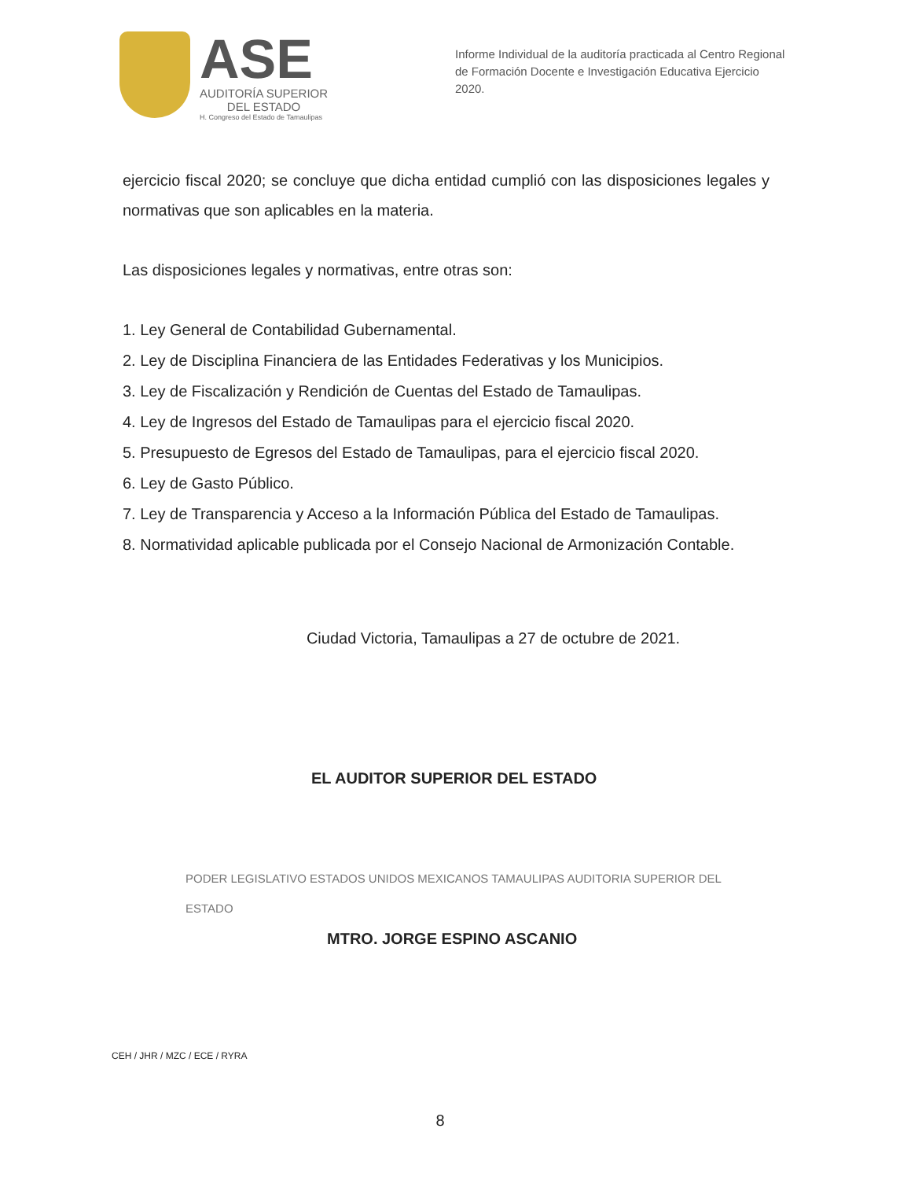ASE
AUDITORÍA SUPERIOR
DEL ESTADO
H. Congreso del Estado de Tamaulipas
Informe Individual de la auditoría practicada al Centro Regional de Formación Docente e Investigación Educativa Ejercicio 2020.
ejercicio fiscal 2020; se concluye que dicha entidad cumplió con las disposiciones legales y normativas que son aplicables en la materia.
Las disposiciones legales y normativas, entre otras son:
1. Ley General de Contabilidad Gubernamental.
2. Ley de Disciplina Financiera de las Entidades Federativas y los Municipios.
3. Ley de Fiscalización y Rendición de Cuentas del Estado de Tamaulipas.
4. Ley de Ingresos del Estado de Tamaulipas para el ejercicio fiscal 2020.
5. Presupuesto de Egresos del Estado de Tamaulipas, para el ejercicio fiscal 2020.
6. Ley de Gasto Público.
7. Ley de Transparencia y Acceso a la Información Pública del Estado de Tamaulipas.
8. Normatividad aplicable publicada por el Consejo Nacional de Armonización Contable.
Ciudad Victoria, Tamaulipas a 27 de octubre de 2021.
EL AUDITOR SUPERIOR DEL ESTADO
PODER LEGISLATIVO ESTADOS UNIDOS MEXICANOS TAMAULIPAS AUDITORIA SUPERIOR DEL ESTADO
MTRO. JORGE ESPINO ASCANIO
CEH / JHR / MZC / ECE / RYRA
8